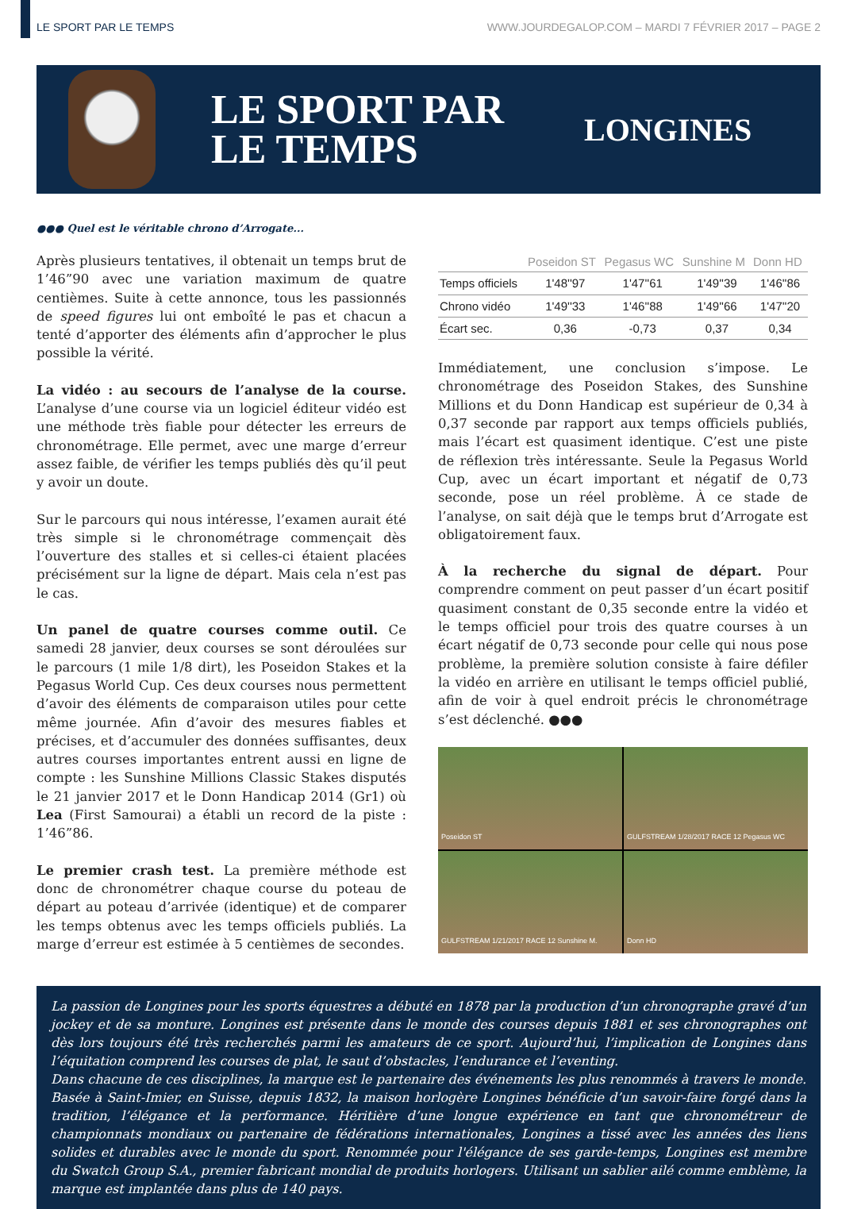LE SPORT PAR LE TEMPS WWW.JOURDEGALOP.COM – MARDI 7 FÉVRIER 2017 – PAGE 2
LE SPORT PAR LE TEMPS
LONGINES
●●● Quel est le véritable chrono d’Arrogate...
Après plusieurs tentatives, il obtenait un temps brut de 1’46”90 avec une variation maximum de quatre centièmes. Suite à cette annonce, tous les passionnés de speed figures lui ont emboîté le pas et chacun a tenté d’apporter des éléments afin d’approcher le plus possible la vérité.
La vidéo : au secours de l’analyse de la course. L’analyse d’une course via un logiciel éditeur vidéo est une méthode très fiable pour détecter les erreurs de chronométrage. Elle permet, avec une marge d’erreur assez faible, de vérifier les temps publiés dès qu’il peut y avoir un doute.
Sur le parcours qui nous intéresse, l’examen aurait été très simple si le chronométrage commençait dès l’ouverture des stalles et si celles-ci étaient placées précisément sur la ligne de départ. Mais cela n’est pas le cas.
Un panel de quatre courses comme outil. Ce samedi 28 janvier, deux courses se sont déroulées sur le parcours (1 mile 1/8 dirt), les Poseidon Stakes et la Pegasus World Cup. Ces deux courses nous permettent d’avoir des éléments de comparaison utiles pour cette même journée. Afin d’avoir des mesures fiables et précises, et d’accumuler des données suffisantes, deux autres courses importantes entrent aussi en ligne de compte : les Sunshine Millions Classic Stakes disputés le 21 janvier 2017 et le Donn Handicap 2014 (Gr1) où Lea (First Samourai) a établi un record de la piste : 1’46”86.
Le premier crash test. La première méthode est donc de chronométrer chaque course du poteau de départ au poteau d’arrivée (identique) et de comparer les temps obtenus avec les temps officiels publiés. La marge d’erreur est estimée à 5 centièmes de secondes.
| | Poseidon ST | Pegasus WC | Sunshine M | Donn HD |
| --- | --- | --- | --- | --- |
| Temps officiels | 1'48''97 | 1'47''61 | 1'49''39 | 1'46''86 |
| Chrono vidéo | 1'49''33 | 1'46''88 | 1'49''66 | 1'47''20 |
| Écart sec. | 0,36 | -0,73 | 0,37 | 0,34 |
Immédiatement, une conclusion s’impose. Le chronométrage des Poseidon Stakes, des Sunshine Millions et du Donn Handicap est supérieur de 0,34 à 0,37 seconde par rapport aux temps officiels publiés, mais l’écart est quasiment identique. C’est une piste de réflexion très intéressante. Seule la Pegasus World Cup, avec un écart important et négatif de 0,73 seconde, pose un réel problème. À ce stade de l’analyse, on sait déjà que le temps brut d’Arrogate est obligatoirement faux.
À la recherche du signal de départ. Pour comprendre comment on peut passer d’un écart positif quasiment constant de 0,35 seconde entre la vidéo et le temps officiel pour trois des quatre courses à un écart négatif de 0,73 seconde pour celle qui nous pose problème, la première solution consiste à faire défiler la vidéo en arrière en utilisant le temps officiel publié, afin de voir à quel endroit précis le chronométrage s’est déclenché. ●●●
Poseidon ST
GULFSTREAM 1/28/2017 RACE 12 Pegasus WC
GULFSTREAM 1/21/2017 RACE 12 Sunshine M.
Donn HD
La passion de Longines pour les sports équestres a débuté en 1878 par la production d’un chronographe gravé d’un jockey et de sa monture. Longines est présente dans le monde des courses depuis 1881 et ses chronographes ont dès lors toujours été très recherchés parmi les amateurs de ce sport. Aujourd’hui, l’implication de Longines dans l’équitation comprend les courses de plat, le saut d’obstacles, l’endurance et l’eventing.
Dans chacune de ces disciplines, la marque est le partenaire des événements les plus renommés à travers le monde. Basée à Saint-Imier, en Suisse, depuis 1832, la maison horlogère Longines bénéficie d’un savoir-faire forgé dans la tradition, l’élégance et la performance. Héritière d’une longue expérience en tant que chronométreur de championnats mondiaux ou partenaire de fédérations internationales, Longines a tissé avec les années des liens solides et durables avec le monde du sport. Renommée pour l'élégance de ses garde-temps, Longines est membre du Swatch Group S.A., premier fabricant mondial de produits horlogers. Utilisant un sablier ailé comme emblème, la marque est implantée dans plus de 140 pays.